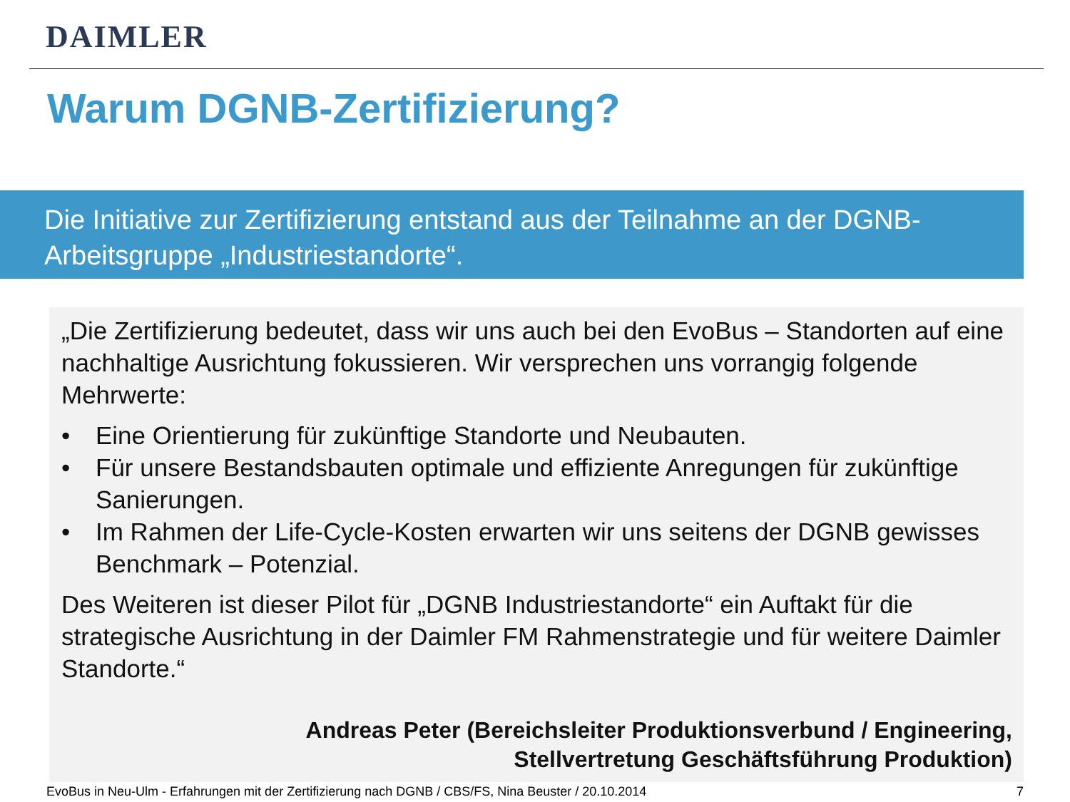DAIMLER
Warum DGNB-Zertifizierung?
Die Initiative zur Zertifizierung entstand aus der Teilnahme an der DGNB-Arbeitsgruppe „Industriestandorte“.
„Die Zertifizierung bedeutet, dass wir uns auch bei den EvoBus – Standorten auf eine nachhaltige Ausrichtung fokussieren. Wir versprechen uns vorrangig folgende Mehrwerte:
• Eine Orientierung für zukünftige Standorte und Neubauten.
• Für unsere Bestandsbauten optimale und effiziente Anregungen für zukünftige Sanierungen.
• Im Rahmen der Life-Cycle-Kosten erwarten wir uns seitens der DGNB gewisses Benchmark – Potenzial.
Des Weiteren ist dieser Pilot für „DGNB Industriestandorte“ ein Auftakt für die strategische Ausrichtung in der Daimler FM Rahmenstrategie und für weitere Daimler Standorte.“
Andreas Peter (Bereichsleiter Produktionsverbund / Engineering,
Stellvertretung Geschäftsführung Produktion)
EvoBus in Neu-Ulm - Erfahrungen mit der Zertifizierung nach DGNB / CBS/FS, Nina Beuster / 20.10.2014 7